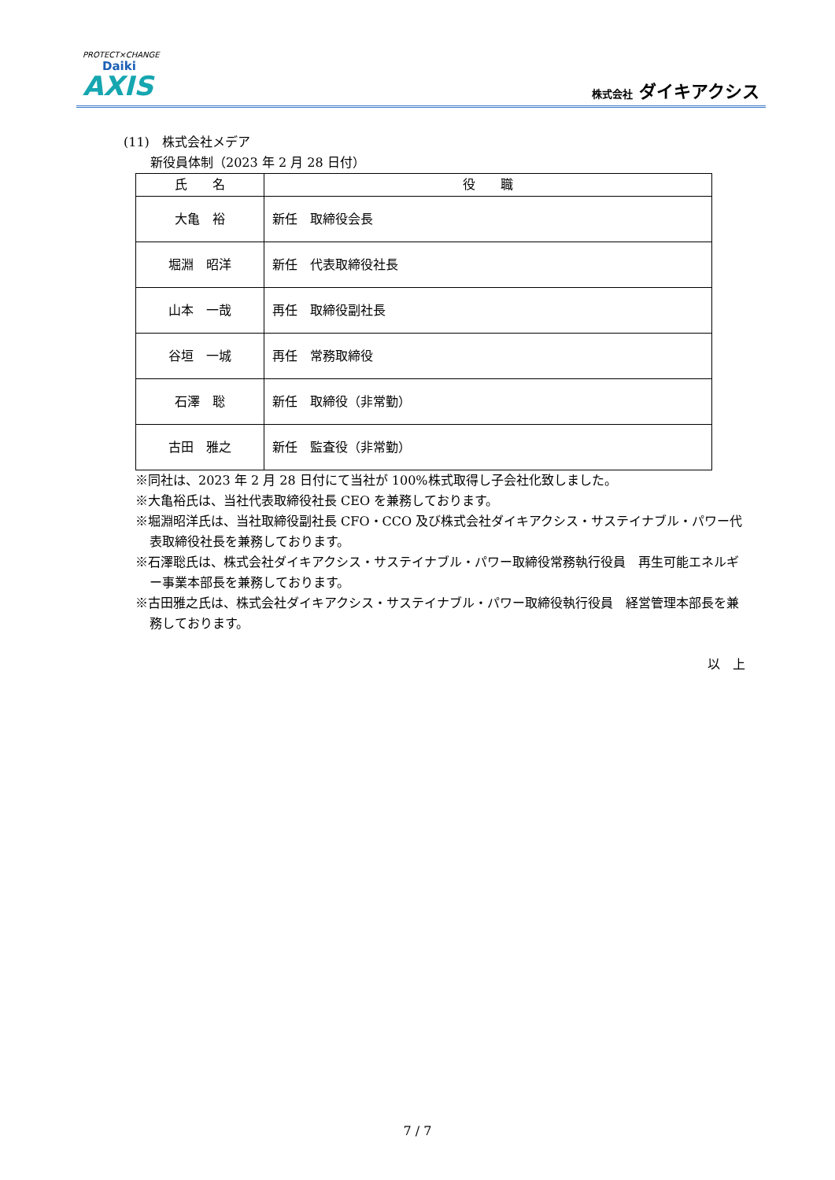PROTECT×CHANGE
Daiki
AXIS
株式会社 ダイキアクシス
(11)　株式会社メデア
新役員体制（2023 年 2 月 28 日付）
| 氏 名 | 役 職 |
| --- | --- |
| 大亀 裕 | 新任 取締役会長 |
| 堀淵 昭洋 | 新任 代表取締役社長 |
| 山本 一哉 | 再任 取締役副社長 |
| 谷垣 一城 | 再任 常務取締役 |
| 石澤 聡 | 新任 取締役（非常勤） |
| 古田 雅之 | 新任 監査役（非常勤） |
※同社は、2023 年 2 月 28 日付にて当社が 100%株式取得し子会社化致しました。
※大亀裕氏は、当社代表取締役社長 CEO を兼務しております。
※堀淵昭洋氏は、当社取締役副社長 CFO・CCO 及び株式会社ダイキアクシス・サステイナブル・パワー代表取締役社長を兼務しております。
※石澤聡氏は、株式会社ダイキアクシス・サステイナブル・パワー取締役常務執行役員　再生可能エネルギー事業本部長を兼務しております。
※古田雅之氏は、株式会社ダイキアクシス・サステイナブル・パワー取締役執行役員　経営管理本部長を兼務しております。
以　上
7 / 7